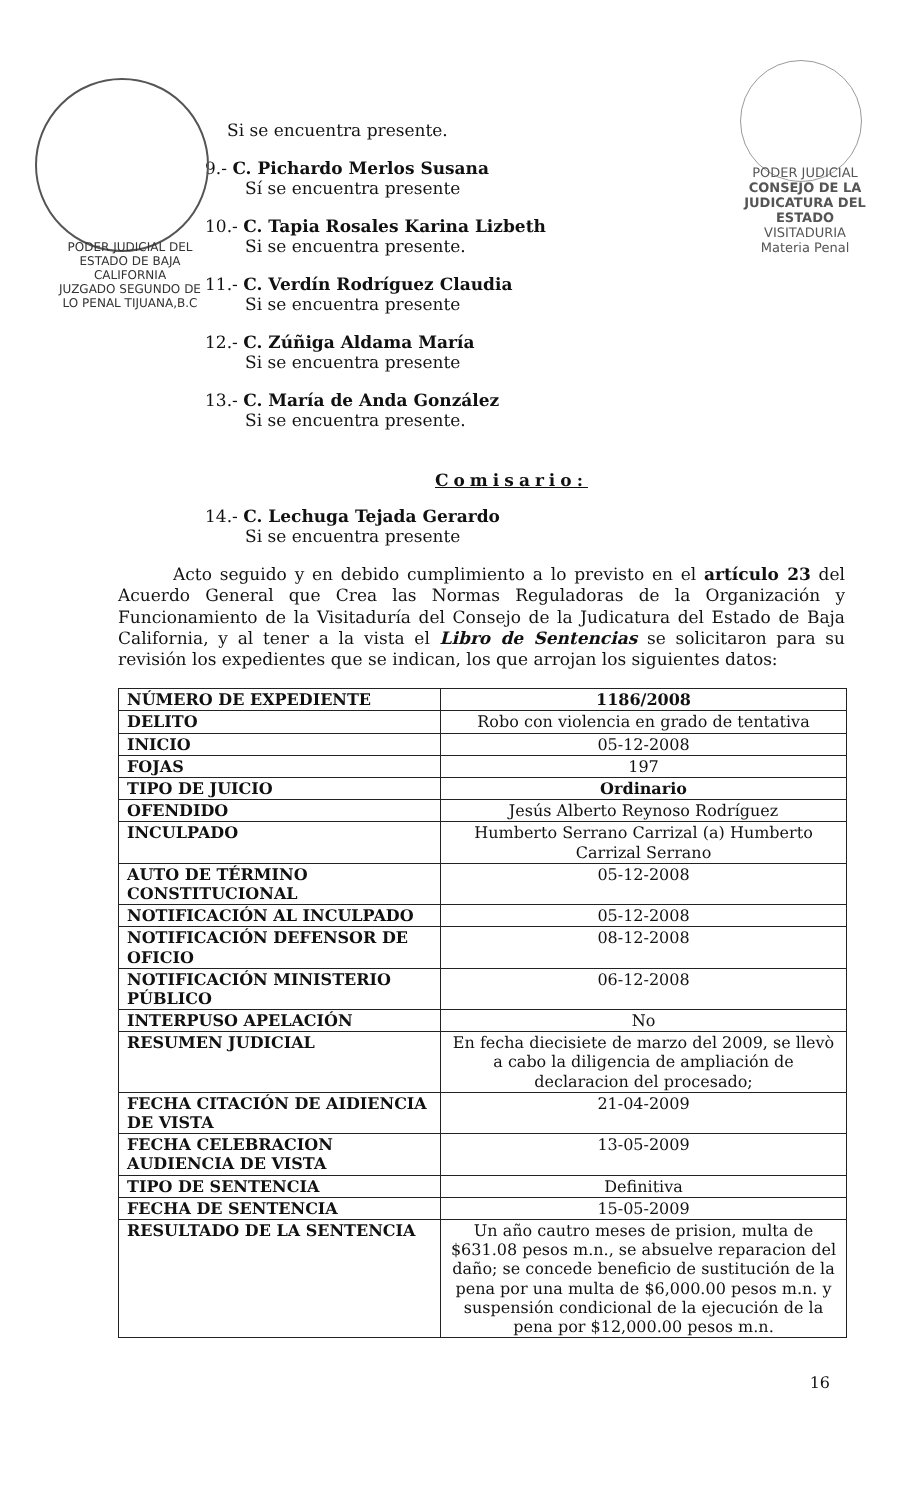PODER JUDICIAL DEL ESTADO DE BAJA CALIFORNIA
JUZGADO SEGUNDO DE LO PENAL TIJUANA,B.C
PODER JUDICIAL
CONSEJO DE LA JUDICATURA DEL ESTADO
VISITADURIA
Materia Penal
Si se encuentra presente.
9.- C. Pichardo Merlos Susana
Sí se encuentra presente
10.- C. Tapia Rosales Karina Lizbeth
Si se encuentra presente.
11.- C. Verdín Rodríguez Claudia
Si se encuentra presente
12.- C. Zúñiga Aldama María
Si se encuentra presente
13.- C. María de Anda González
Si se encuentra presente.
Comisario:
14.- C. Lechuga Tejada Gerardo
Si se encuentra presente
Acto seguido y en debido cumplimiento a lo previsto en el artículo 23 del Acuerdo General que Crea las Normas Reguladoras de la Organización y Funcionamiento de la Visitaduría del Consejo de la Judicatura del Estado de Baja California, y al tener a la vista el Libro de Sentencias se solicitaron para su revisión los expedientes que se indican, los que arrojan los siguientes datos:
| NÚMERO DE EXPEDIENTE | 1186/2008 |
| DELITO | Robo con violencia en grado de tentativa |
| INICIO | 05-12-2008 |
| FOJAS | 197 |
| TIPO DE JUICIO | Ordinario |
| OFENDIDO | Jesús Alberto Reynoso Rodríguez |
| INCULPADO | Humberto Serrano Carrizal (a) Humberto Carrizal Serrano |
| AUTO DE TÉRMINO CONSTITUCIONAL | 05-12-2008 |
| NOTIFICACIÓN AL INCULPADO | 05-12-2008 |
| NOTIFICACIÓN DEFENSOR DE OFICIO | 08-12-2008 |
| NOTIFICACIÓN MINISTERIO PÚBLICO | 06-12-2008 |
| INTERPUSO APELACIÓN | No |
| RESUMEN JUDICIAL | En fecha diecisiete de marzo del 2009, se llevò a cabo la diligencia de ampliación de declaracion del procesado; |
| FECHA CITACIÓN DE AIDIENCIA DE VISTA | 21-04-2009 |
| FECHA CELEBRACION AUDIENCIA DE VISTA | 13-05-2009 |
| TIPO DE SENTENCIA | Definitiva |
| FECHA DE SENTENCIA | 15-05-2009 |
| RESULTADO DE LA SENTENCIA | Un año cautro meses de prision, multa de $631.08 pesos m.n., se absuelve reparacion del daño; se concede beneficio de sustitución de la pena por una multa de $6,000.00 pesos m.n. y suspensión condicional de la ejecución de la pena por $12,000.00 pesos m.n. |
16